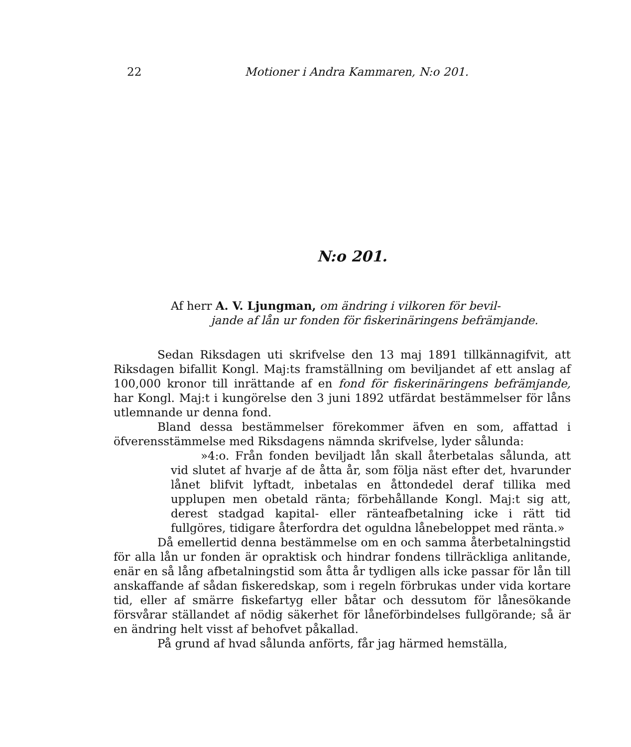22 Motioner i Andra Kammaren, N:o 201.
N:o 201.
Af herr A. V. Ljungman, om ändring i vilkoren för bevil-
jande af lån ur fonden för fiskerinäringens befrämjande.
Sedan Riksdagen uti skrifvelse den 13 maj 1891 tillkännagifvit, att Riksdagen bifallit Kongl. Maj:ts framställning om beviljandet af ett anslag af 100,000 kronor till inrättande af en fond för fiskerinäringens befrämjande, har Kongl. Maj:t i kungörelse den 3 juni 1892 utfärdat bestämmelser för låns utlemnande ur denna fond.
Bland dessa bestämmelser förekommer äfven en som, affattad i öfverensstämmelse med Riksdagens nämnda skrifvelse, lyder sålunda:
»4:o. Från fonden beviljadt lån skall återbetalas sålunda, att vid slutet af hvarje af de åtta år, som följa näst efter det, hvarunder lånet blifvit lyftadt, inbetalas en åttondedel deraf tillika med upplupen men obetald ränta; förbehållande Kongl. Maj:t sig att, derest stadgad kapital- eller ränteafbetalning icke i rätt tid fullgöres, tidigare återfordra det oguldna lånebeloppet med ränta.»
Då emellertid denna bestämmelse om en och samma återbetalningstid för alla lån ur fonden är opraktisk och hindrar fondens tillräckliga anlitande, enär en så lång afbetalningstid som åtta år tydligen alls icke passar för lån till anskaffande af sådan fiskeredskap, som i regeln förbrukas under vida kortare tid, eller af smärre fiskefartyg eller båtar och dessutom för lånesökande försvårar ställandet af nödig säkerhet för låneförbindelses fullgörande; så är en ändring helt visst af behofvet påkallad.
På grund af hvad sålunda anförts, får jag härmed hemställa,